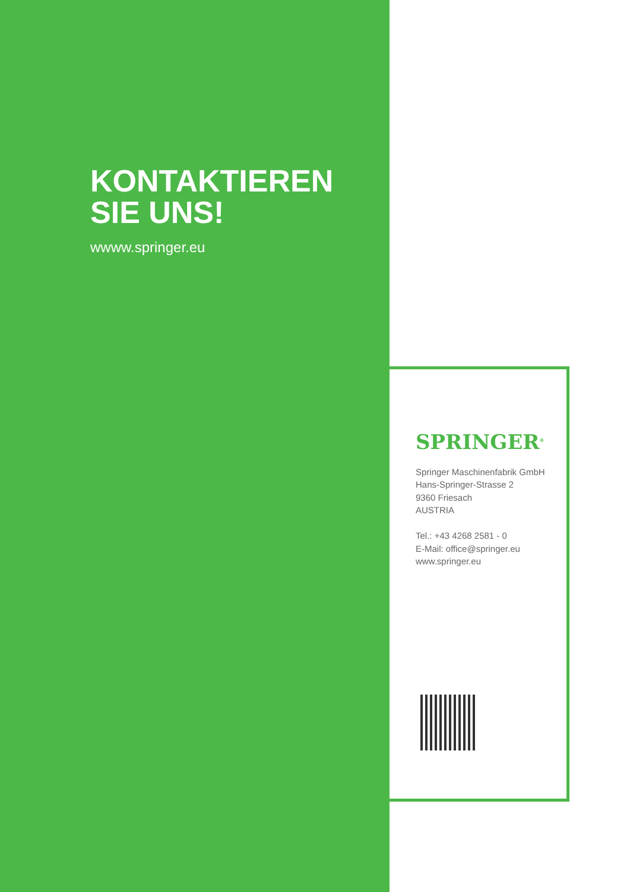KONTAKTIEREN
SIE UNS!
wwww.springer.eu
SPRINGER<sup>®</sup>
Springer Maschinenfabrik GmbH
Hans-Springer-Strasse 2
9360 Friesach
AUSTRIA
Tel.: +43 4268 2581 - 0
E-Mail: office@springer.eu
www.springer.eu